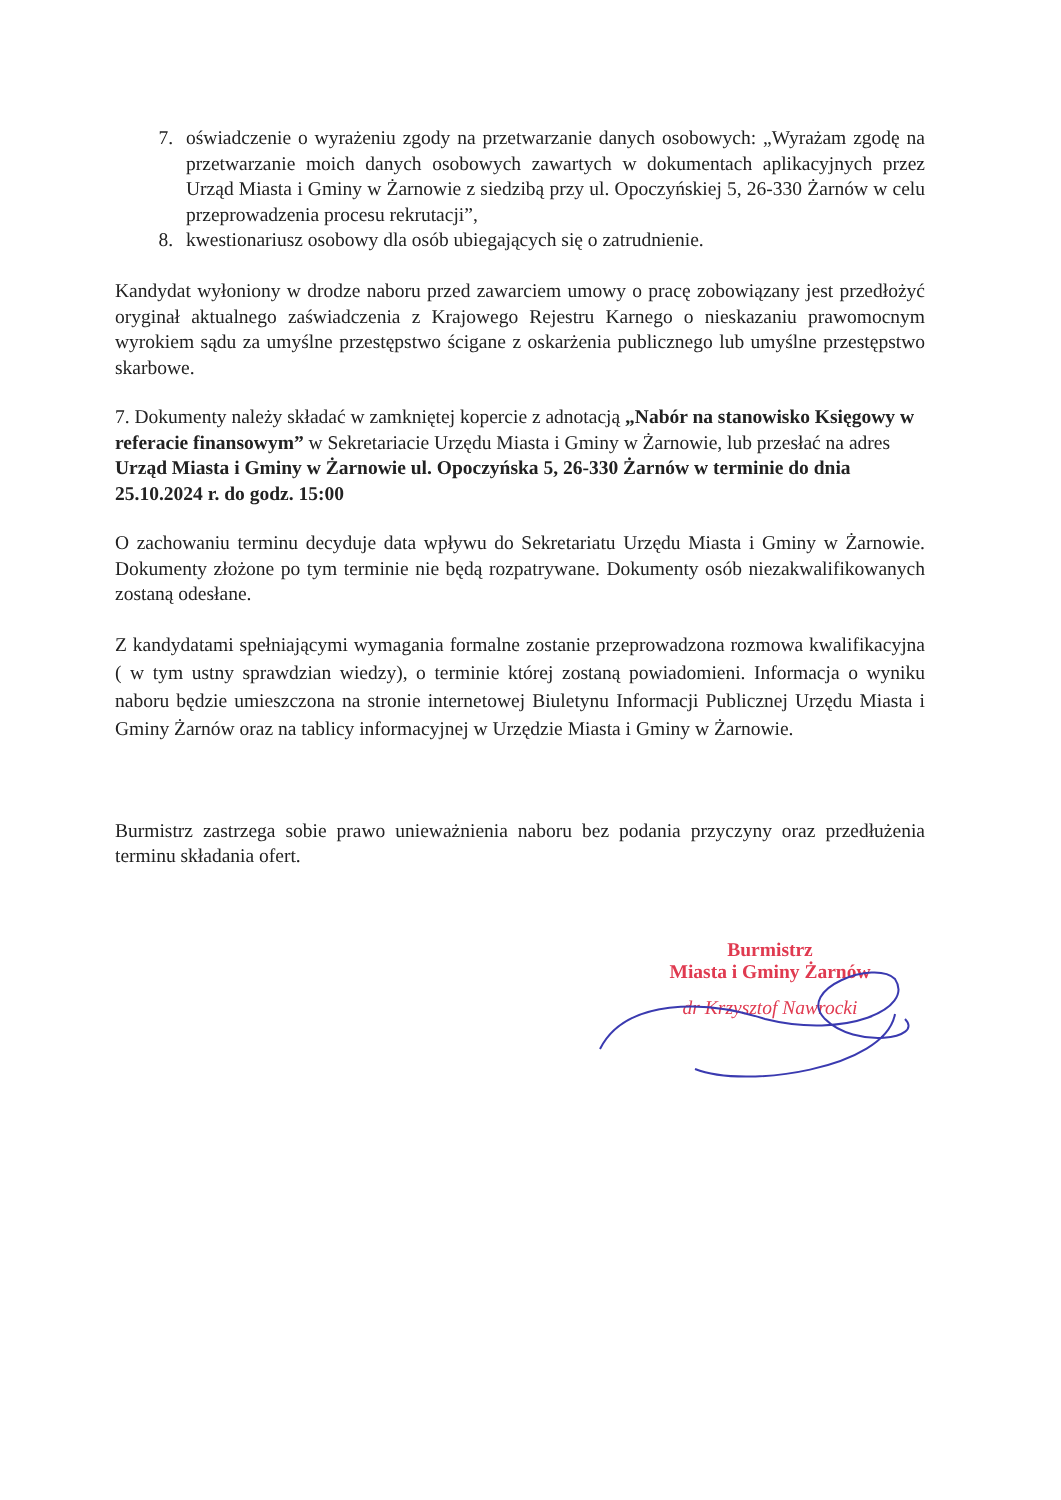7. oświadczenie o wyrażeniu zgody na przetwarzanie danych osobowych: „Wyrażam zgodę na przetwarzanie moich danych osobowych zawartych w dokumentach aplikacyjnych przez Urząd Miasta i Gminy w Żarnowie z siedzibą przy ul. Opoczyńskiej 5, 26-330 Żarnów w celu przeprowadzenia procesu rekrutacji”,
8. kwestionariusz osobowy dla osób ubiegających się o zatrudnienie.
Kandydat wyłoniony w drodze naboru przed zawarciem umowy o pracę zobowiązany jest przedłożyć oryginał aktualnego zaświadczenia z Krajowego Rejestru Karnego o nieskazaniu prawomocnym wyrokiem sądu za umyślne przestępstwo ścigane z oskarżenia publicznego lub umyślne przestępstwo skarbowe.
7. Dokumenty należy składać w zamkniętej kopercie z adnotacją „Nabór na stanowisko Księgowy w referacie finansowym” w Sekretariacie Urzędu Miasta i Gminy w Żarnowie, lub przesłać na adres Urząd Miasta i Gminy w Żarnowie ul. Opoczyńska 5, 26-330 Żarnów w terminie do dnia 25.10.2024 r. do godz. 15:00
O zachowaniu terminu decyduje data wpływu do Sekretariatu Urzędu Miasta i Gminy w Żarnowie. Dokumenty złożone po tym terminie nie będą rozpatrywane. Dokumenty osób niezakwalifikowanych zostaną odesłane.
Z kandydatami spełniającymi wymagania formalne zostanie przeprowadzona rozmowa kwalifikacyjna ( w tym ustny sprawdzian wiedzy), o terminie której zostaną powiadomieni. Informacja o wyniku naboru będzie umieszczona na stronie internetowej Biuletynu Informacji Publicznej Urzędu Miasta i Gminy Żarnów oraz na tablicy informacyjnej w Urzędzie Miasta i Gminy w Żarnowie.
Burmistrz zastrzega sobie prawo unieważnienia naboru bez podania przyczyny oraz przedłużenia terminu składania ofert.
Burmistrz
Miasta i Gminy Żarnów
dr Krzysztof Nawrocki